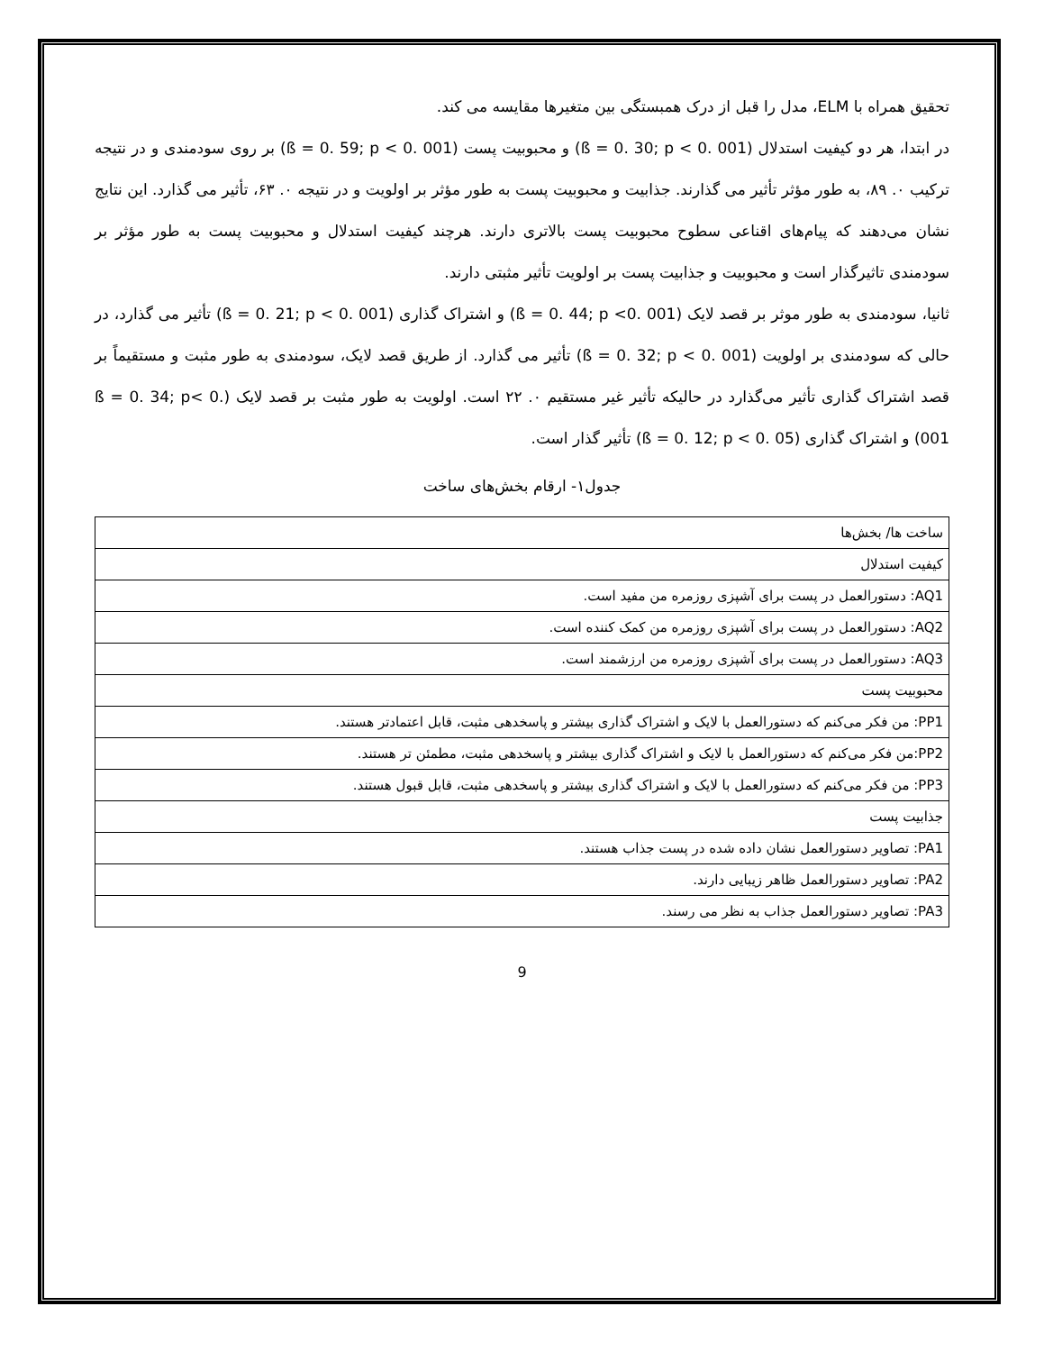تحقیق همراه با ELM، مدل را قبل از درک همبستگی بین متغیرها مقایسه می کند.
در ابتدا، هر دو کیفیت استدلال (ß = 0. 30; p < 0. 001) و محبوبیت پست (ß = 0. 59; p < 0. 001) بر روی سودمندی و در نتیجه ترکیب ۰. ۸۹، به طور مؤثر تأثیر می گذارند. جذابیت و محبوبیت پست به طور مؤثر بر اولویت و در نتیجه ۰. ۶۳، تأثیر می گذارد. این نتایج نشان می‌دهند که پیام‌های اقناعی سطوح محبوبیت پست بالاتری دارند. هرچند کیفیت استدلال و محبوبیت پست به طور مؤثر بر سودمندی تاثیرگذار است و محبوبیت و جذابیت پست بر اولویت تأثیر مثبتی دارند.
ثانیا، سودمندی به طور موثر بر قصد لایک (ß = 0. 44; p <0. 001) و اشتراک گذاری (ß = 0. 21; p < 0. 001) تأثیر می گذارد، در حالی که سودمندی بر اولویت (ß = 0. 32; p < 0. 001) تأثیر می گذارد. از طریق قصد لایک، سودمندی به طور مثبت و مستقیماً بر قصد اشتراک گذاری تأثیر می‌گذارد در حالیکه تأثیر غیر مستقیم ۰. ۲۲ است. اولویت به طور مثبت بر قصد لایک (ß = 0. 34; p< 0. 001) و اشتراک گذاری (ß = 0. 12; p < 0. 05) تأثیر گذار است.
جدول۱- ارقام بخش‌های ساخت
| ساخت ها/ بخش‌ها |
| کیفیت استدلال |
| AQ1: دستورالعمل در پست برای آشپزی روزمره من مفید است. |
| AQ2: دستورالعمل در پست برای آشپزی روزمره من کمک کننده است. |
| AQ3: دستورالعمل در پست برای آشپزی روزمره من ارزشمند است. |
| محبوبیت پست |
| PP1: من فکر می‌کنم که دستورالعمل با لایک و اشتراک گذاری بیشتر و پاسخدهی مثبت، قابل اعتمادتر هستند. |
| PP2:من فکر می‌کنم که دستورالعمل با لایک و اشتراک گذاری بیشتر و پاسخدهی مثبت، مطمئن تر هستند. |
| PP3: من فکر می‌کنم که دستورالعمل با لایک و اشتراک گذاری بیشتر و پاسخدهی مثبت، قابل قبول هستند. |
| جذابیت پست |
| PA1: تصاویر دستورالعمل نشان داده شده در پست جذاب هستند. |
| PA2: تصاویر دستورالعمل ظاهر زیبایی دارند. |
| PA3: تصاویر دستورالعمل جذاب به نظر می رسند. |
9